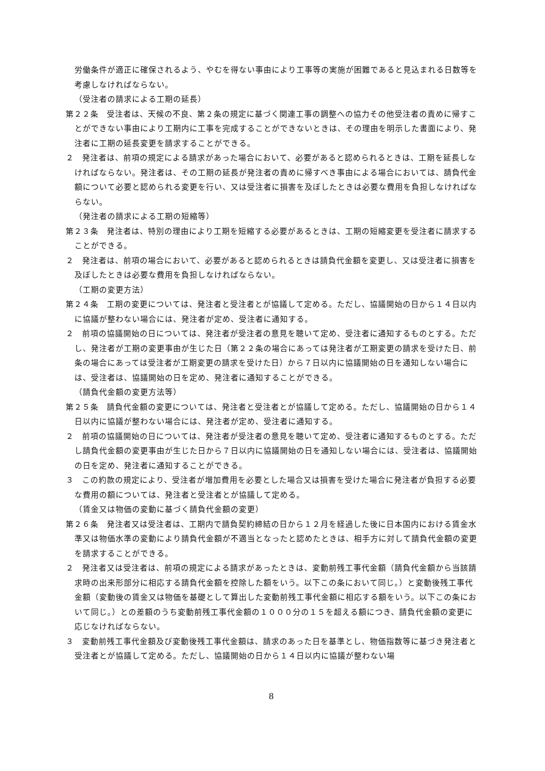労働条件が適正に確保されるよう、やむを得ない事由により工事等の実施が困難であると見込まれる日数等を考慮しなければならない。
（受注者の請求による工期の延長）
第２２条　受注者は、天候の不良、第２条の規定に基づく関連工事の調整への協力その他受注者の責めに帰すことができない事由により工期内に工事を完成することができないときは、その理由を明示した書面により、発注者に工期の延長変更を請求することができる。
２　発注者は、前項の規定による請求があった場合において、必要があると認められるときは、工期を延長しなければならない。発注者は、その工期の延長が発注者の責めに帰すべき事由による場合においては、請負代金額について必要と認められる変更を行い、又は受注者に損害を及ぼしたときは必要な費用を負担しなければならない。
（発注者の請求による工期の短縮等）
第２３条　発注者は、特別の理由により工期を短縮する必要があるときは、工期の短縮変更を受注者に請求することができる。
２　発注者は、前項の場合において、必要があると認められるときは請負代金額を変更し、又は受注者に損害を及ぼしたときは必要な費用を負担しなければならない。
（工期の変更方法）
第２４条　工期の変更については、発注者と受注者とが協議して定める。ただし、協議開始の日から１４日以内に協議が整わない場合には、発注者が定め、受注者に通知する。
２　前項の協議開始の日については、発注者が受注者の意見を聴いて定め、受注者に通知するものとする。ただし、発注者が工期の変更事由が生じた日（第２２条の場合にあっては発注者が工期変更の請求を受けた日、前条の場合にあっては受注者が工期変更の請求を受けた日）から７日以内に協議開始の日を通知しない場合には、受注者は、協議開始の日を定め、発注者に通知することができる。
（請負代金額の変更方法等）
第２５条　請負代金額の変更については、発注者と受注者とが協議して定める。ただし、協議開始の日から１４日以内に協議が整わない場合には、発注者が定め、受注者に通知する。
２　前項の協議開始の日については、発注者が受注者の意見を聴いて定め、受注者に通知するものとする。ただし請負代金額の変更事由が生じた日から７日以内に協議開始の日を通知しない場合には、受注者は、協議開始の日を定め、発注者に通知することができる。
３　この約款の規定により、受注者が増加費用を必要とした場合又は損害を受けた場合に発注者が負担する必要な費用の額については、発注者と受注者とが協議して定める。
（賃金又は物価の変動に基づく請負代金額の変更）
第２６条　発注者又は受注者は、工期内で請負契約締結の日から１２月を経過した後に日本国内における賃金水準又は物価水準の変動により請負代金額が不適当となったと認めたときは、相手方に対して請負代金額の変更を請求することができる。
２　発注者又は受注者は、前項の規定による請求があったときは、変動前残工事代金額（請負代金額から当該請求時の出来形部分に相応する請負代金額を控除した額をいう。以下この条において同じ。）と変動後残工事代金額（変動後の賃金又は物価を基礎として算出した変動前残工事代金額に相応する額をいう。以下この条において同じ。）との差額のうち変動前残工事代金額の１０００分の１５を超える額につき、請負代金額の変更に応じなければならない。
３　変動前残工事代金額及び変動後残工事代金額は、請求のあった日を基準とし、物価指数等に基づき発注者と受注者とが協議して定める。ただし、協議開始の日から１４日以内に協議が整わない場
8